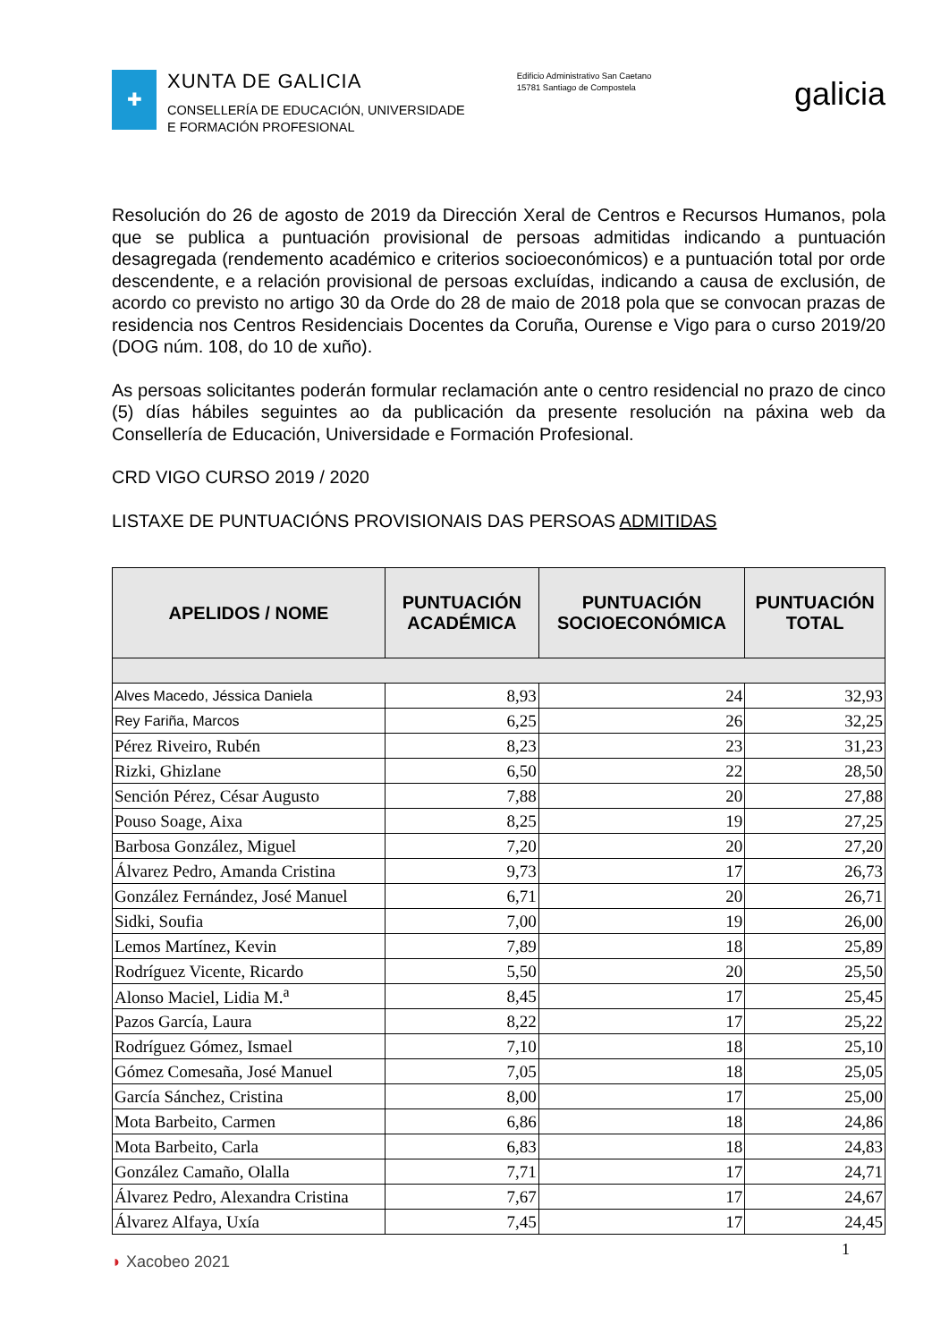✚
XUNTA DE GALICIA
CONSELLERÍA DE EDUCACIÓN, UNIVERSIDADE
E FORMACIÓN PROFESIONAL
Edificio Administrativo San Caetano
15781 Santiago de Compostela
galicia
Resolución do 26 de agosto de 2019 da Dirección Xeral de Centros e Recursos Humanos, pola que se publica a puntuación provisional de persoas admitidas indicando a puntuación desagregada (rendemento académico e criterios socioeconómicos) e a puntuación total por orde descendente, e a relación provisional de persoas excluídas, indicando a causa de exclusión, de acordo co previsto no artigo 30 da Orde do 28 de maio de 2018 pola que se convocan prazas de residencia nos Centros Residenciais Docentes da Coruña, Ourense e Vigo para o curso 2019/20 (DOG núm. 108, do 10 de xuño).
As persoas solicitantes poderán formular reclamación ante o centro residencial no prazo de cinco (5) días hábiles seguintes ao da publicación da presente resolución na páxina web da Consellería de Educación, Universidade e Formación Profesional.
CRD VIGO CURSO 2019 / 2020
LISTAXE DE PUNTUACIÓNS PROVISIONAIS DAS PERSOAS ADMITIDAS
| APELIDOS / NOME | PUNTUACIÓN ACADÉMICA | PUNTUACIÓN SOCIOECONÓMICA | PUNTUACIÓN TOTAL |
| --- | --- | --- | --- |
| Alves Macedo, Jéssica Daniela | 8,93 | 24 | 32,93 |
| Rey Fariña, Marcos | 6,25 | 26 | 32,25 |
| Pérez Riveiro, Rubén | 8,23 | 23 | 31,23 |
| Rizki, Ghizlane | 6,50 | 22 | 28,50 |
| Sención Pérez, César Augusto | 7,88 | 20 | 27,88 |
| Pouso Soage, Aixa | 8,25 | 19 | 27,25 |
| Barbosa González, Miguel | 7,20 | 20 | 27,20 |
| Álvarez Pedro, Amanda Cristina | 9,73 | 17 | 26,73 |
| González Fernández, José Manuel | 6,71 | 20 | 26,71 |
| Sidki, Soufia | 7,00 | 19 | 26,00 |
| Lemos Martínez, Kevin | 7,89 | 18 | 25,89 |
| Rodríguez Vicente, Ricardo | 5,50 | 20 | 25,50 |
| Alonso Maciel, Lidia M.<sup>a</sup> | 8,45 | 17 | 25,45 |
| Pazos García, Laura | 8,22 | 17 | 25,22 |
| Rodríguez Gómez, Ismael | 7,10 | 18 | 25,10 |
| Gómez Comesaña, José Manuel | 7,05 | 18 | 25,05 |
| García Sánchez, Cristina | 8,00 | 17 | 25,00 |
| Mota Barbeito, Carmen | 6,86 | 18 | 24,86 |
| Mota Barbeito, Carla | 6,83 | 18 | 24,83 |
| González Camaño, Olalla | 7,71 | 17 | 24,71 |
| Álvarez Pedro, Alexandra Cristina | 7,67 | 17 | 24,67 |
| Álvarez Alfaya, Uxía | 7,45 | 17 | 24,45 |
◗ Xacobeo 2021
1